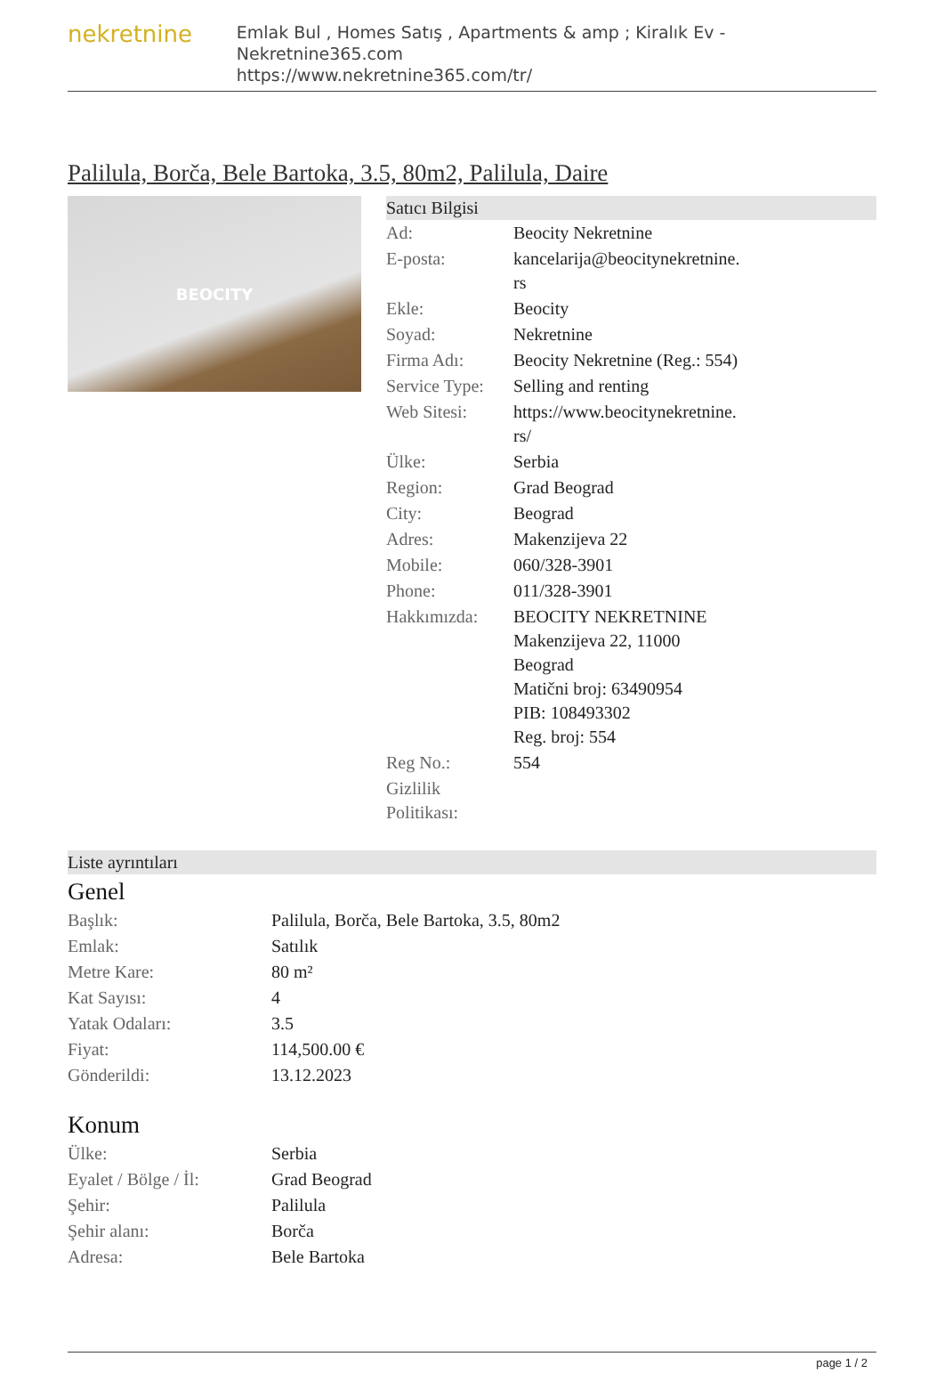nekretnine
Emlak Bul , Homes Satış , Apartments & amp ; Kiralık Ev - Nekretnine365.com
https://www.nekretnine365.com/tr/
Palilula, Borča, Bele Bartoka, 3.5, 80m2, Palilula, Daire
BEOCITY
Satıcı Bilgisi
| Ad: | Beocity Nekretnine |
| E-posta: | kancelarija@beocitynekretnine. rs |
| Ekle: | Beocity |
| Soyad: | Nekretnine |
| Firma Adı: | Beocity Nekretnine (Reg.: 554) |
| Service Type: | Selling and renting |
| Web Sitesi: | https://www.beocitynekretnine. rs/ |
| Ülke: | Serbia |
| Region: | Grad Beograd |
| City: | Beograd |
| Adres: | Makenzijeva 22 |
| Mobile: | 060/328-3901 |
| Phone: | 011/328-3901 |
| Hakkımızda: | BEOCITY NEKRETNINE Makenzijeva 22, 11000 Beograd Matični broj: 63490954 PIB: 108493302 Reg. broj: 554 |
| Reg No.: | 554 |
| Gizlilik Politikası: | |
Liste ayrıntıları
Genel
| Başlık: | Palilula, Borča, Bele Bartoka, 3.5, 80m2 |
| Emlak: | Satılık |
| Metre Kare: | 80 m² |
| Kat Sayısı: | 4 |
| Yatak Odaları: | 3.5 |
| Fiyat: | 114,500.00 € |
| Gönderildi: | 13.12.2023 |
Konum
| Ülke: | Serbia |
| Eyalet / Bölge / İl: | Grad Beograd |
| Şehir: | Palilula |
| Şehir alanı: | Borča |
| Adresa: | Bele Bartoka |
page 1 / 2